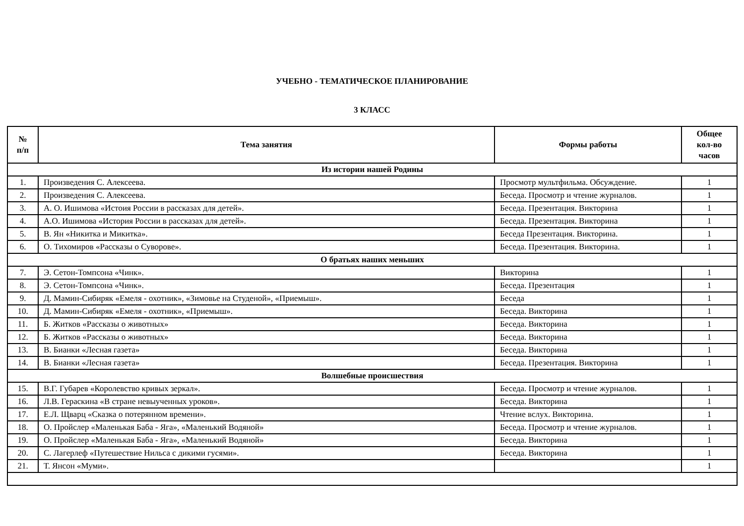УЧЕБНО - ТЕМАТИЧЕСКОЕ ПЛАНИРОВАНИЕ
3 КЛАСС
| № п/п | Тема занятия | Формы работы | Общее кол-во часов |
| --- | --- | --- | --- |
| Из истории нашей Родины | | | |
| 1. | Произведения С. Алексеева. | Просмотр мультфильма. Обсуждение. | 1 |
| 2. | Произведения С. Алексеева. | Беседа. Просмотр и чтение журналов. | 1 |
| 3. | А. О. Ишимова «Истоия России в рассказах для детей». | Беседа. Презентация. Викторина | 1 |
| 4. | А.О. Ишимова «История России в рассказах для детей». | Беседа. Презентация. Викторина | 1 |
| 5. | В. Ян «Никитка и Микитка». | Беседа Презентация. Викторина. | 1 |
| 6. | О. Тихомиров «Рассказы о Суворове». | Беседа. Презентация. Викторина. | 1 |
| О братьях наших меньших | | | |
| 7. | Э. Сетон-Томпсона «Чинк». | Викторина | 1 |
| 8. | Э. Сетон-Томпсона «Чинк». | Беседа. Презентация | 1 |
| 9. | Д. Мамин-Сибиряк «Емеля - охотник», «Зимовье на Студеной», «Приемыш». | Беседа | 1 |
| 10. | Д. Мамин-Сибиряк «Емеля - охотник», «Приемыш». | Беседа. Викторина | 1 |
| 11. | Б. Житков «Рассказы о животных» | Беседа. Викторина | 1 |
| 12. | Б. Житков «Рассказы о животных» | Беседа. Викторина | 1 |
| 13. | В. Бианки «Лесная газета» | Беседа. Викторина | 1 |
| 14. | В. Бианки «Лесная газета» | Беседа. Презентация. Викторина | 1 |
| Волшебные происшествия | | | |
| 15. | В.Г. Губарев «Королевство кривых зеркал». | Беседа. Просмотр и чтение журналов. | 1 |
| 16. | Л.В. Гераскина «В стране невыученных уроков». | Беседа. Викторина | 1 |
| 17. | Е.Л. Щварц «Сказка о потерянном времени». | Чтение вслух. Викторина. | 1 |
| 18. | О. Пройслер «Маленькая Баба - Яга», «Маленький Водяной» | Беседа. Просмотр и чтение журналов. | 1 |
| 19. | О. Пройслер «Маленькая Баба - Яга», «Маленький Водяной» | Беседа. Викторина | 1 |
| 20. | С. Лагерлеф «Путешествие Нильса с дикими гусями». | Беседа. Викторина | 1 |
| 21. | Т. Янсон «Муми». | | 1 |